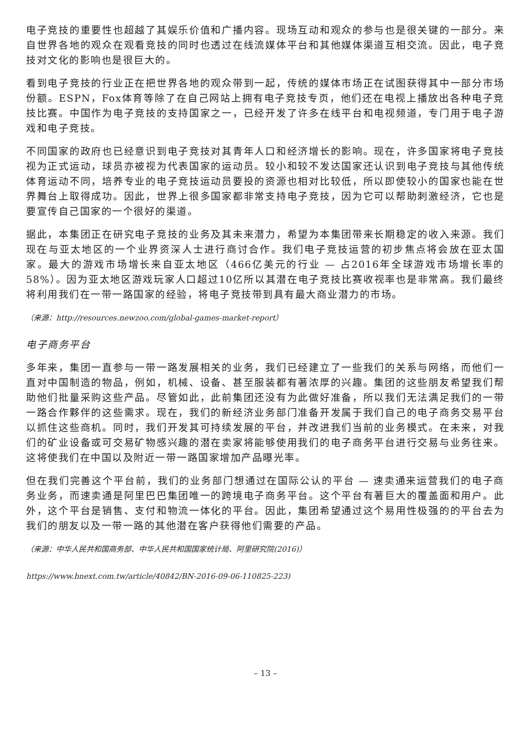电子竞技的重要性也超越了其娱乐价值和广播内容。现场互动和观众的参与也是很关键的一部分。来自世界各地的观众在观看竞技的同时也透过在线流媒体平台和其他媒体渠道互相交流。因此，电子竞技对文化的影响也是很巨大的。
看到电子竞技的行业正在把世界各地的观众带到一起，传统的媒体市场正在试图获得其中一部分市场份额。ESPN，Fox体育等除了在自己网站上拥有电子竞技专页，他们还在电视上播放出各种电子竞技比赛。中国作为电子竞技的支持国家之一，已经开发了许多在线平台和电视频道，专门用于电子游戏和电子竞技。
不同国家的政府也已经意识到电子竞技对其青年人口和经济增长的影响。现在，许多国家将电子竞技视为正式运动，球员亦被视为代表国家的运动员。较小和较不发达国家还认识到电子竞技与其他传统体育运动不同，培养专业的电子竞技运动员要投的资源也相对比较低，所以即使较小的国家也能在世界舞台上取得成功。因此，世界上很多国家都非常支持电子竞技，因为它可以帮助刺激经济，它也是要宣传自己国家的一个很好的渠道。
据此，本集团正在研究电子竞技的业务及其未来潜力，希望为本集团带来长期稳定的收入来源。我们现在与亚太地区的一个业界资深人士进行商讨合作。我们电子竞技运营的初步焦点将会放在亚太国家。最大的游戏市场增长来自亚太地区（466亿美元的行业 — 占2016年全球游戏市场增长率的58%）。因为亚太地区游戏玩家人口超过10亿所以其潜在电子竞技比赛收视率也是非常高。我们最终将利用我们在一带一路国家的经验，将电子竞技带到具有最大商业潜力的市场。
（来源：http://resources.newzoo.com/global-games-market-report）
电子商务平台
多年来，集团一直参与一带一路发展相关的业务，我们已经建立了一些我们的关系与网络，而他们一直对中国制造的物品，例如，机械、设备、甚至服装都有著浓厚的兴趣。集团的这些朋友希望我们帮助他们批量采购这些产品。尽管如此，此前集团还没有为此做好准备，所以我们无法满足我们的一带一路合作夥伴的这些需求。现在，我们的新经济业务部门准备开发属于我们自己的电子商务交易平台以抓住这些商机。同时，我们开发其可持续发展的平台，并改进我们当前的业务模式。在未来，对我们的矿业设备或可交易矿物感兴趣的潜在卖家将能够使用我们的电子商务平台进行交易与业务往来。这将使我们在中国以及附近一带一路国家增加产品曝光率。
但在我们完善这个平台前，我们的业务部门想通过在国际公认的平台 — 速卖通来运营我们的电子商务业务，而速卖通是阿里巴巴集团唯一的跨境电子商务平台。这个平台有著巨大的覆盖面和用户。此外，这个平台是销售、支付和物流一体化的平台。因此，集团希望通过这个易用性极强的的平台去为我们的朋友以及一带一路的其他潜在客户获得他们需要的产品。
（来源：中华人民共和国商务部、中华人民共和国国家统计局、阿里研究院(2016)）
https://www.bnext.com.tw/article/40842/BN-2016-09-06-110825-223)
– 13 –